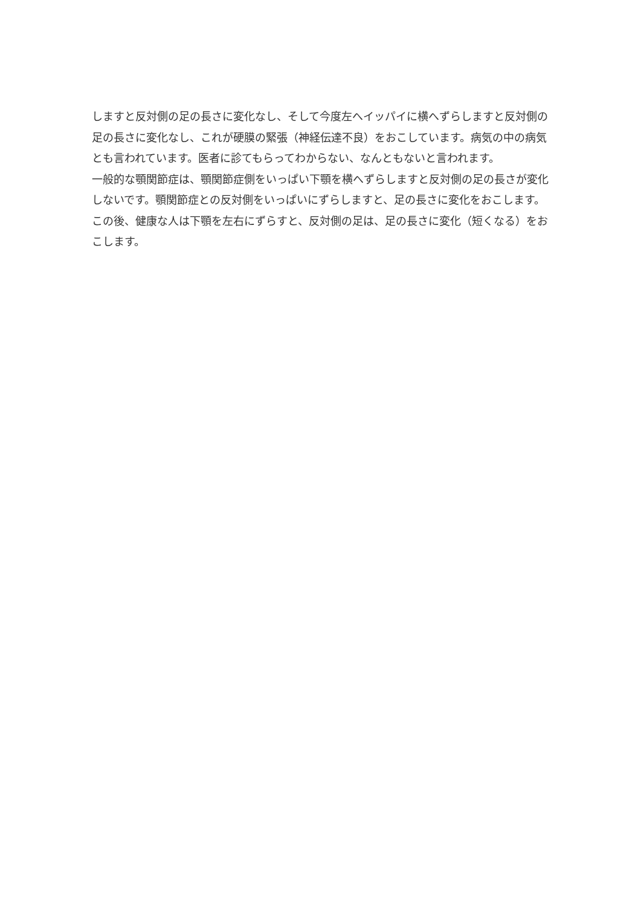しますと反対側の足の長さに変化なし、そして今度左へイッパイに横へずらしますと反対側の足の長さに変化なし、これが硬膜の緊張（神経伝達不良）をおこしています。病気の中の病気とも言われています。医者に診てもらってわからない、なんともないと言われます。
一般的な顎関節症は、顎関節症側をいっぱい下顎を横へずらしますと反対側の足の長さが変化しないです。顎関節症との反対側をいっぱいにずらしますと、足の長さに変化をおこします。この後、健康な人は下顎を左右にずらすと、反対側の足は、足の長さに変化（短くなる）をおこします。